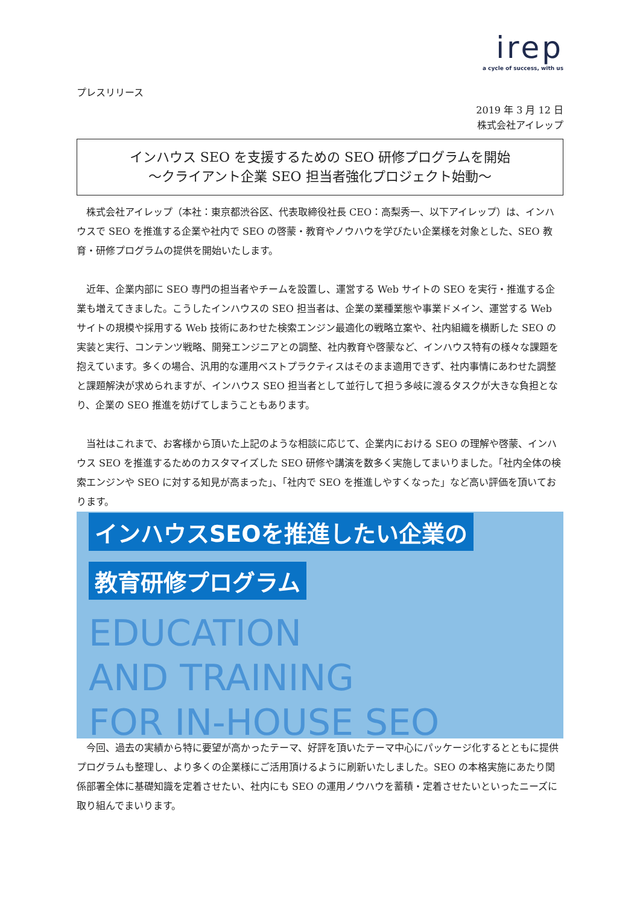irep
a cycle of success, with us
プレスリリース
2019 年 3 月 12 日
株式会社アイレップ
インハウス SEO を支援するための SEO 研修プログラムを開始
～クライアント企業 SEO 担当者強化プロジェクト始動～
　株式会社アイレップ（本社：東京都渋谷区、代表取締役社長 CEO：高梨秀一、以下アイレップ）は、インハウスで SEO を推進する企業や社内で SEO の啓蒙・教育やノウハウを学びたい企業様を対象とした、SEO 教育・研修プログラムの提供を開始いたします。
　近年、企業内部に SEO 専門の担当者やチームを設置し、運営する Web サイトの SEO を実行・推進する企業も増えてきました。こうしたインハウスの SEO 担当者は、企業の業種業態や事業ドメイン、運営する Web サイトの規模や採用する Web 技術にあわせた検索エンジン最適化の戦略立案や、社内組織を横断した SEO の実装と実行、コンテンツ戦略、開発エンジニアとの調整、社内教育や啓蒙など、インハウス特有の様々な課題を抱えています。多くの場合、汎用的な運用ベストプラクティスはそのまま適用できず、社内事情にあわせた調整と課題解決が求められますが、インハウス SEO 担当者として並行して担う多岐に渡るタスクが大きな負担となり、企業の SEO 推進を妨げてしまうこともあります。
　当社はこれまで、お客様から頂いた上記のような相談に応じて、企業内における SEO の理解や啓蒙、インハウス SEO を推進するためのカスタマイズした SEO 研修や講演を数多く実施してまいりました。「社内全体の検索エンジンや SEO に対する知見が高まった」、「社内で SEO を推進しやすくなった」など高い評価を頂いております。
インハウスSEOを推進したい企業の
教育研修プログラム
EDUCATION
AND TRAINING
FOR IN-HOUSE SEO
　今回、過去の実績から特に要望が高かったテーマ、好評を頂いたテーマ中心にパッケージ化するとともに提供プログラムも整理し、より多くの企業様にご活用頂けるように刷新いたしました。SEO の本格実施にあたり関係部署全体に基礎知識を定着させたい、社内にも SEO の運用ノウハウを蓄積・定着させたいといったニーズに取り組んでまいります。